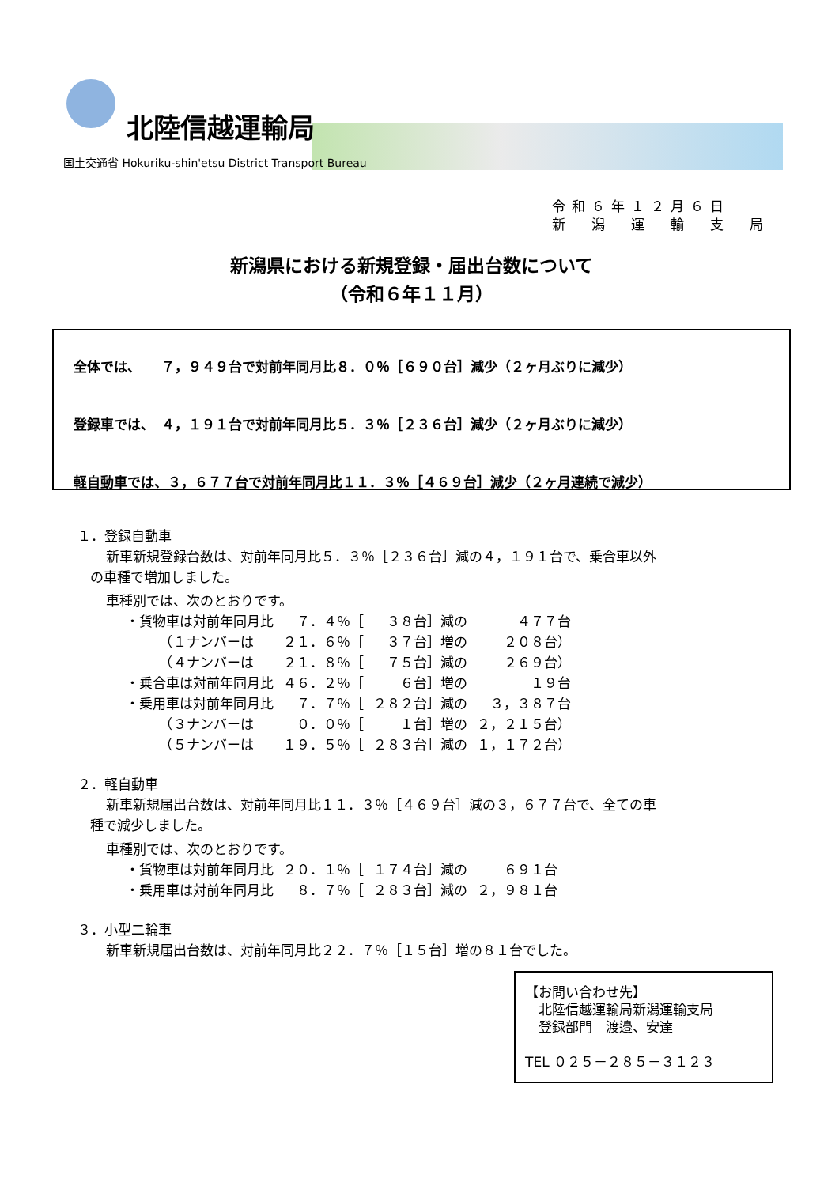北陸信越運輸局
国土交通省 Hokuriku-shin'etsu District Transport Bureau
令和６年１２月６日
新　潟　運　輸　支　局
新潟県における新規登録・届出台数について
（令和６年１１月）
全体では、　　７，９４９台で対前年同月比８．０％［６９０台］減少（２ヶ月ぶりに減少）
登録車では、　４，１９１台で対前年同月比５．３％［２３６台］減少（２ヶ月ぶりに減少）
軽自動車では、３，６７７台で対前年同月比１１．３％［４６９台］減少（２ヶ月連続で減少）
１．登録自動車
新車新規登録台数は、対前年同月比５．３％［２３６台］減の４，１９１台で、乗合車以外
の車種で増加しました。
車種別では、次のとおりです。
| ・貨物車は対前年同月比 | ７．４％［ | ３８台］減の | ４７７台 |
| （１ナンバーは | ２１．６％［ | ３７台］増の | ２０８台） |
| （４ナンバーは | ２１．８％［ | ７５台］減の | ２６９台） |
| ・乗合車は対前年同月比 | ４６．２％［ | ６台］増の | １９台 |
| ・乗用車は対前年同月比 | ７．７％［ | ２８２台］減の | ３，３８７台 |
| （３ナンバーは | ０．０％［ | １台］増の | ２，２１５台） |
| （５ナンバーは | １９．５％［ | ２８３台］減の | １，１７２台） |
２．軽自動車
新車新規届出台数は、対前年同月比１１．３％［４６９台］減の３，６７７台で、全ての車
種で減少しました。
車種別では、次のとおりです。
| ・貨物車は対前年同月比 | ２０．１％［ | １７４台］減の | ６９１台 |
| ・乗用車は対前年同月比 | ８．７％［ | ２８３台］減の | ２，９８１台 |
３．小型二輪車
新車新規届出台数は、対前年同月比２２．７％［１５台］増の８１台でした。
【お問い合わせ先】
　北陸信越運輸局新潟運輸支局
　登録部門　渡邉、安達
TEL ０２５－２８５－３１２３